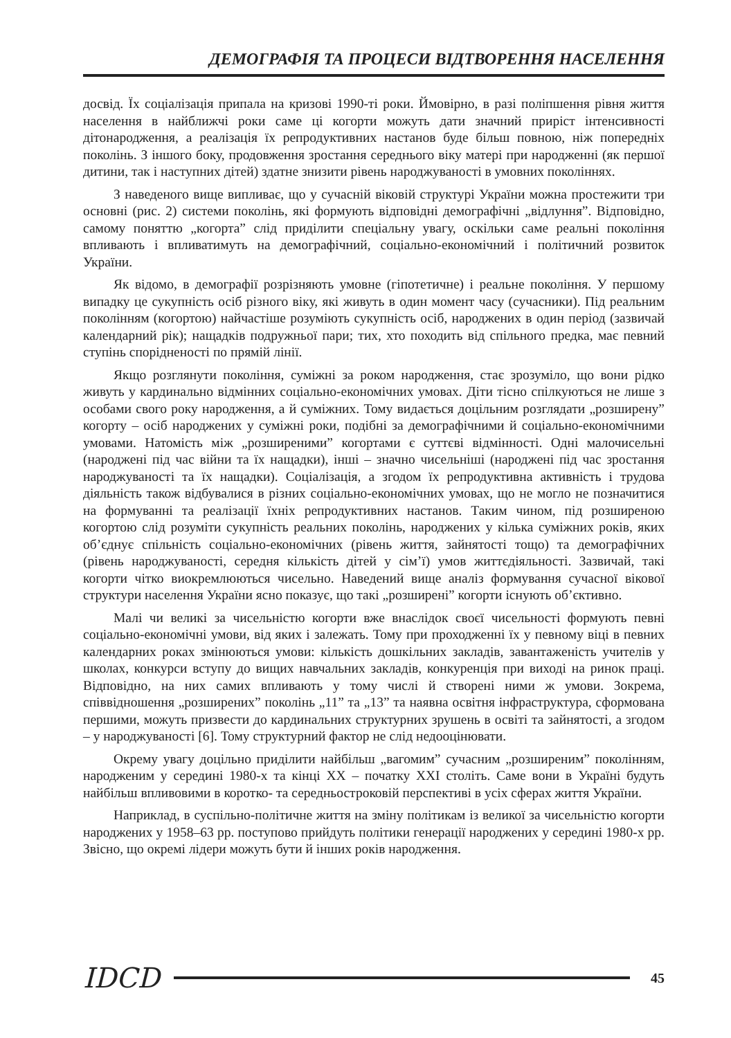ДЕМОГРАФІЯ ТА ПРОЦЕСИ ВІДТВОРЕННЯ НАСЕЛЕННЯ
досвід. Їх соціалізація припала на кризові 1990-ті роки. Ймовірно, в разі поліпшення рівня життя населення в найближчі роки саме ці когорти можуть дати значний приріст інтенсивності дітонародження, а реалізація їх репродуктивних настанов буде більш повною, ніж попередніх поколінь. З іншого боку, продовження зростання середнього віку матері при народженні (як першої дитини, так і наступних дітей) здатне знизити рівень народжуваності в умовних поколіннях.
З наведеного вище випливає, що у сучасній віковій структурі України можна простежити три основні (рис. 2) системи поколінь, які формують відповідні демографічні „відлуння”. Відповідно, самому поняттю „когорта” слід приділити спеціальну увагу, оскільки саме реальні покоління впливають і впливатимуть на демографічний, соціально-економічний і політичний розвиток України.
Як відомо, в демографії розрізняють умовне (гіпотетичне) і реальне покоління. У першому випадку це сукупність осіб різного віку, які живуть в один момент часу (сучасники). Під реальним поколінням (когортою) найчастіше розуміють сукупність осіб, народжених в один період (зазвичай календарний рік); нащадків подружньої пари; тих, хто походить від спільного предка, має певний ступінь спорідненості по прямій лінії.
Якщо розглянути покоління, суміжні за роком народження, стає зрозуміло, що вони рідко живуть у кардинально відмінних соціально-економічних умовах. Діти тісно спілкуються не лише з особами свого року народження, а й суміжних. Тому видається доцільним розглядати „розширену” когорту – осіб народжених у суміжні роки, подібні за демографічними й соціально-економічними умовами. Натомість між „розширеними” когортами є суттєві відмінності. Одні малочисельні (народжені під час війни та їх нащадки), інші – значно чисельніші (народжені під час зростання народжуваності та їх нащадки). Соціалізація, а згодом їх репродуктивна активність і трудова діяльність також відбувалися в різних соціально-економічних умовах, що не могло не позначитися на формуванні та реалізації їхніх репродуктивних настанов. Таким чином, під розширеною когортою слід розуміти сукупність реальних поколінь, народжених у кілька суміжних років, яких об’єднує спільність соціально-економічних (рівень життя, зайнятості тощо) та демографічних (рівень народжуваності, середня кількість дітей у сім’ї) умов життєдіяльності. Зазвичай, такі когорти чітко виокремлюються чисельно. Наведений вище аналіз формування сучасної вікової структури населення України ясно показує, що такі „розширені” когорти існують об’єктивно.
Малі чи великі за чисельністю когорти вже внаслідок своєї чисельності формують певні соціально-економічні умови, від яких і залежать. Тому при проходженні їх у певному віці в певних календарних роках змінюються умови: кількість дошкільних закладів, завантаженість учителів у школах, конкурси вступу до вищих навчальних закладів, конкуренція при виході на ринок праці. Відповідно, на них самих впливають у тому числі й створені ними ж умови. Зокрема, співвідношення „розширених” поколінь „11” та „13” та наявна освітня інфраструктура, сформована першими, можуть призвести до кардинальних структурних зрушень в освіті та зайнятості, а згодом – у народжуваності [6]. Тому структурний фактор не слід недооцінювати.
Окрему увагу доцільно приділити найбільш „вагомим” сучасним „розширеним” поколінням, народженим у середині 1980-х та кінці ХХ – початку ХХІ століть. Саме вони в Україні будуть найбільш впливовими в коротко- та середньостроковій перспективі в усіх сферах життя України.
Наприклад, в суспільно-політичне життя на зміну політикам із великої за чисельністю когорти народжених у 1958–63 рр. поступово прийдуть політики генерації народжених у середині 1980-х рр. Звісно, що окремі лідери можуть бути й інших років народження.
IDCD 45